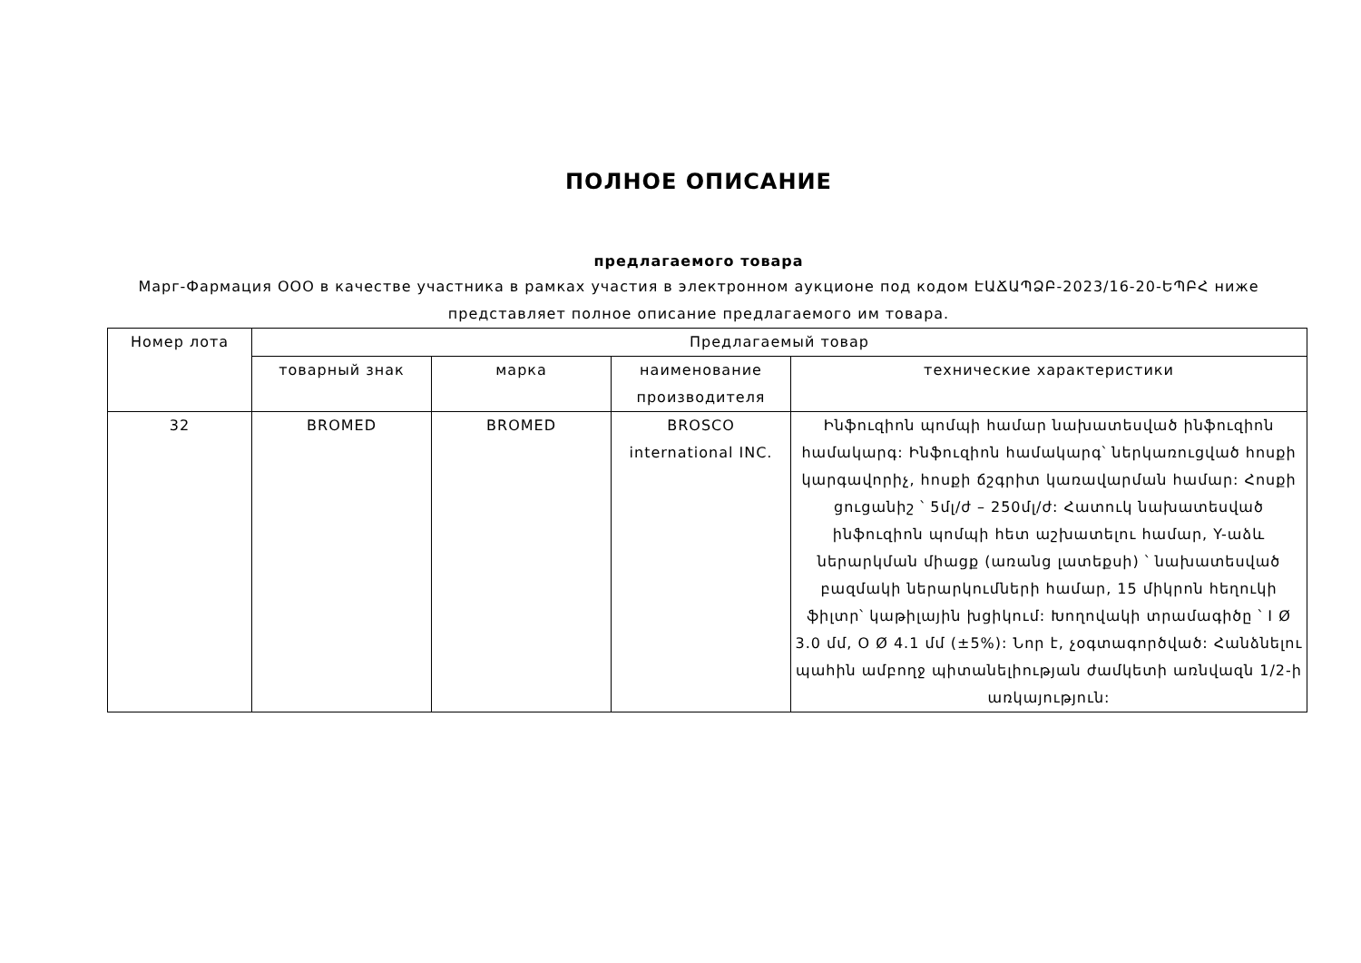ПОЛНОЕ ОПИСАНИЕ
предлагаемого товара
Марг-Фармация ООО в качестве участника в рамках участия в электронном аукционе под кодом ԷԱՃԱՊՁԲ-2023/16-20-ԵՊԲՀ ниже представляет полное описание предлагаемого им товара.
| Номер лота | Предлагаемый товар | | | |
| --- | --- | --- | --- | --- |
| | товарный знак | марка | наименование производителя | технические характеристики |
| 32 | BROMED | BROMED | BROSCO international INC. | Ինֆուզիոն պոմպի համար նախատեսված ինֆուզիոն համակարգ: Ինֆուզիոն համակարգ՝ ներկառուցված հոսքի կարգավորիչ, հոսքի ճշգրիտ կառավարման համար: Հոսքի ցուցանիշ ՝ 5մլ/ժ – 250մլ/ժ: Հատուկ նախատեսված ինֆուզիոն պոմպի հետ աշխատելու համար, Y-աձև ներարկման միացք (առանց լատեքսի) ՝ նախատեսված բազմակի ներարկումների համար, 15 միկրոն հեղուկի ֆիլտր՝ կաթիլային խցիկում: Խողովակի տրամագիծը ՝ I Ø 3.0 մմ, O Ø 4.1 մմ (±5%): Նոր է, չօգտագործված: Հանձնելու պահին ամբողջ պիտանելիության ժամկետի առնվազն 1/2-ի առկայություն: |